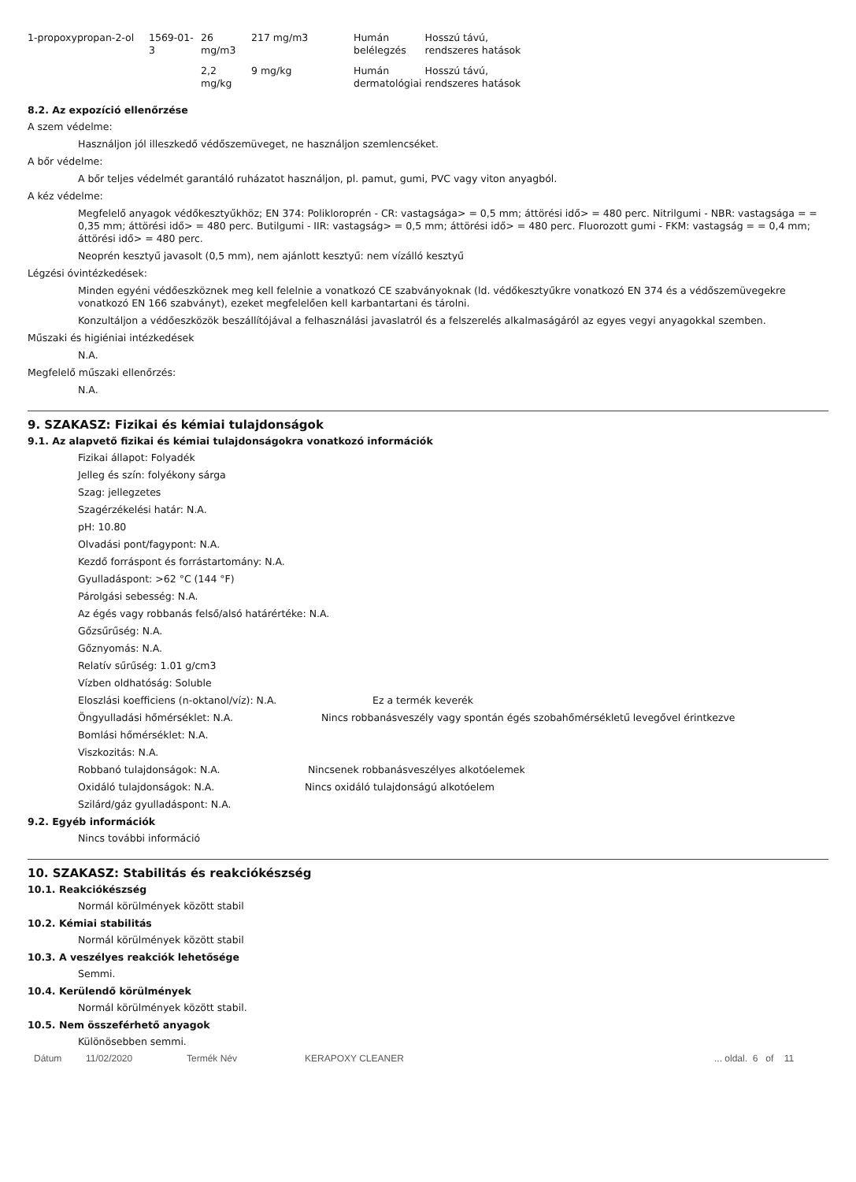| 1-propoxypropan-2-ol | 1569-01-3 | 26 mg/m3 | 217 mg/m3 | Humán belélegzés | Hosszú távú, rendszeres hatások |
| | | 2,2 mg/kg | 9 mg/kg | Humán dermatológiai | Hosszú távú, rendszeres hatások |
8.2. Az expozíció ellenőrzése
A szem védelme:
Használjon jól illeszkedő védőszemüveget, ne használjon szemlencséket.
A bőr védelme:
A bőr teljes védelmét garantáló ruházatot használjon, pl. pamut, gumi, PVC vagy viton anyagból.
A kéz védelme:
Megfelelő anyagok védőkesztyűkhöz; EN 374: Polikloroprén - CR: vastagsága> = 0,5 mm; áttörési idő> = 480 perc. Nitrilgumi - NBR: vastagsága = = 0,35 mm; áttörési idő> = 480 perc. Butilgumi - IIR: vastagság> = 0,5 mm; áttörési idő> = 480 perc. Fluorozott gumi - FKM: vastagság = = 0,4 mm; áttörési idő> = 480 perc.
Neoprén kesztyű javasolt (0,5 mm), nem ajánlott kesztyű: nem vízálló kesztyű
Légzési óvintézkedések:
Minden egyéni védőeszköznek meg kell felelnie a vonatkozó CE szabványoknak (ld. védőkesztyűkre vonatkozó EN 374 és a védőszemüvegekre vonatkozó EN 166 szabványt), ezeket megfelelően kell karbantartani és tárolni.
Konzultáljon a védőeszközök beszállítójával a felhasználási javaslatról és a felszerelés alkalmaságáról az egyes vegyi anyagokkal szemben.
Műszaki és higiéniai intézkedések
N.A.
Megfelelő műszaki ellenőrzés:
N.A.
9. SZAKASZ: Fizikai és kémiai tulajdonságok
9.1. Az alapvető fizikai és kémiai tulajdonságokra vonatkozó információk
Fizikai állapot: Folyadék
Jelleg és szín: folyékony sárga
Szag: jellegzetes
Szagérzékelési határ: N.A.
pH: 10.80
Olvadási pont/fagypont: N.A.
Kezdő forráspont és forrástartomány: N.A.
Gyulladáspont: >62 °C (144 °F)
Párolgási sebesség: N.A.
Az égés vagy robbanás felső/alsó határértéke: N.A.
Gőzsűrűség: N.A.
Gőznyomás: N.A.
Relatív sűrűség: 1.01 g/cm3
Vízben oldhatóság: Soluble
Eloszlási koefficiens (n-oktanol/víz): N.A. Ez a termék keverék
Öngyulladási hőmérséklet: N.A. Nincs robbanásveszély vagy spontán égés szobahőmérsékletű levegővel érintkezve
Bomlási hőmérséklet: N.A.
Viszkozitás: N.A.
Robbanó tulajdonságok: N.A. Nincsenek robbanásveszélyes alkotóelemek
Oxidáló tulajdonságok: N.A. Nincs oxidáló tulajdonságú alkotóelem
Szilárd/gáz gyulladáspont: N.A.
9.2. Egyéb információk
Nincs további információ
10. SZAKASZ: Stabilitás és reakciókészség
10.1. Reakciókészség
Normál körülmények között stabil
10.2. Kémiai stabilitás
Normál körülmények között stabil
10.3. A veszélyes reakciók lehetősége
Semmi.
10.4. Kerülendő körülmények
Normál körülmények között stabil.
10.5. Nem összeférhető anyagok
Különösebben semmi.
Dátum 11/02/2020 Termék Név KERAPOXY CLEANER ... oldal. 6 of 11